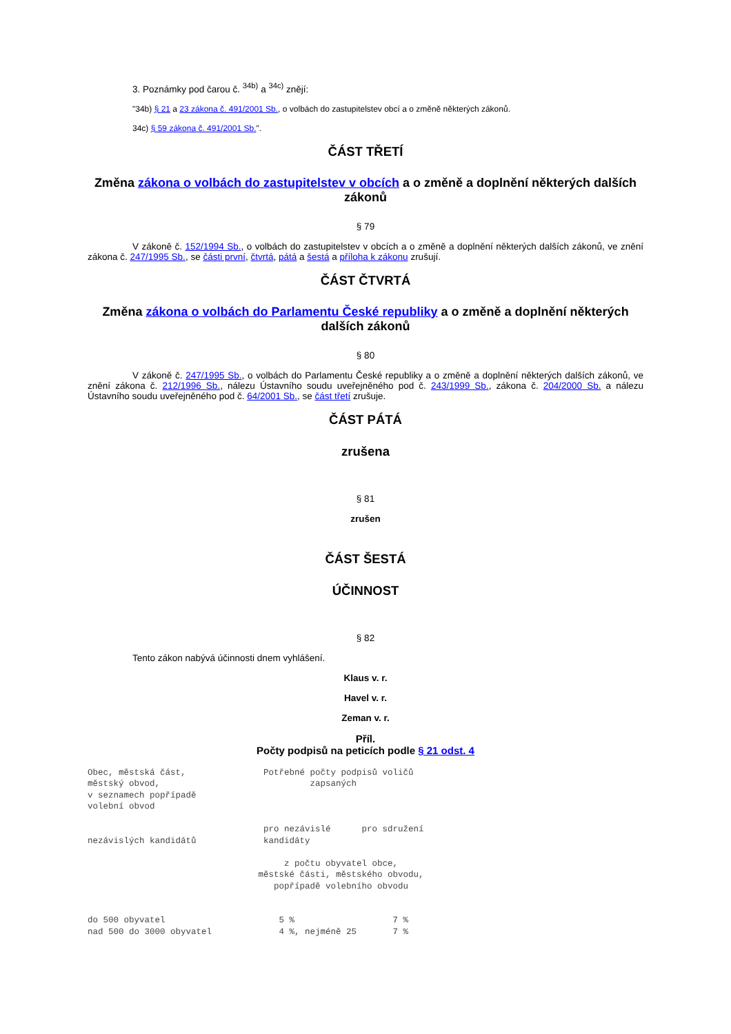3. Poznámky pod čarou č. <sup>34b)</sup> a <sup>34c)</sup> znějí:
"34b) § 21 a 23 zákona č. 491/2001 Sb., o volbách do zastupitelstev obcí a o změně některých zákonů.
34c) § 59 zákona č. 491/2001 Sb.".
ČÁST TŘETÍ
Změna zákona o volbách do zastupitelstev v obcích a o změně a doplnění některých dalších zákonů
§ 79
V zákoně č. 152/1994 Sb., o volbách do zastupitelstev v obcích a o změně a doplnění některých dalších zákonů, ve znění zákona č. 247/1995 Sb., se části první, čtvrtá, pátá a šestá a příloha k zákonu zrušují.
ČÁST ČTVRTÁ
Změna zákona o volbách do Parlamentu České republiky a o změně a doplnění některých dalších zákonů
§ 80
V zákoně č. 247/1995 Sb., o volbách do Parlamentu České republiky a o změně a doplnění některých dalších zákonů, ve znění zákona č. 212/1996 Sb., nálezu Ústavního soudu uveřejněného pod č. 243/1999 Sb., zákona č. 204/2000 Sb. a nálezu Ústavního soudu uveřejněného pod č. 64/2001 Sb., se část třetí zrušuje.
ČÁST PÁTÁ
zrušena
§ 81
zrušen
ČÁST ŠESTÁ
ÚČINNOST
§ 82
Tento zákon nabývá účinnosti dnem vyhlášení.
Klaus v. r.
Havel v. r.
Zeman v. r.
Příl.
Počty podpisů na peticích podle § 21 odst. 4
Obec, městská část,               Potřebné počty podpisů voličů
městský obvod,                             zapsaných
v seznamech popřípadě
volební obvod

                                  pro nezávislé      pro sdružení
nezávislých kandidátů             kandidáty

                                      z počtu obyvatel obce,
                                 městské části, městského obvodu,
                                    popřípadě volebního obvodu


do 500 obyvatel                      5 %                   7 %
nad 500 do 3000 obyvatel             4 %, nejméně 25       7 %